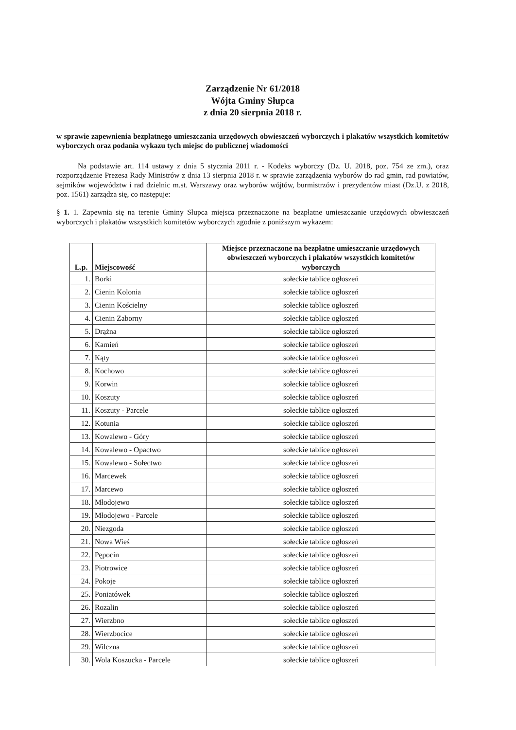Zarządzenie Nr 61/2018
Wójta Gminy Słupca
z dnia 20 sierpnia 2018 r.
w sprawie zapewnienia bezpłatnego umieszczania urzędowych obwieszczeń wyborczych i plakatów wszystkich komitetów wyborczych oraz podania wykazu tych miejsc do publicznej wiadomości
Na podstawie art. 114 ustawy z dnia 5 stycznia 2011 r. - Kodeks wyborczy (Dz. U. 2018, poz. 754 ze zm.), oraz rozporządzenie Prezesa Rady Ministrów z dnia 13 sierpnia 2018 r. w sprawie zarządzenia wyborów do rad gmin, rad powiatów, sejmików województw i rad dzielnic m.st. Warszawy oraz wyborów wójtów, burmistrzów i prezydentów miast (Dz.U. z 2018, poz. 1561) zarządza się, co następuje:
§ 1. 1. Zapewnia się na terenie Gminy Słupca miejsca przeznaczone na bezpłatne umieszczanie urzędowych obwieszczeń wyborczych i plakatów wszystkich komitetów wyborczych zgodnie z poniższym wykazem:
| L.p. | Miejscowość | Miejsce przeznaczone na bezpłatne umieszczanie urzędowych obwieszczeń wyborczych i plakatów wszystkich komitetów wyborczych |
| --- | --- | --- |
| 1. | Borki | sołeckie tablice ogłoszeń |
| 2. | Cienin Kolonia | sołeckie tablice ogłoszeń |
| 3. | Cienin Kościelny | sołeckie tablice ogłoszeń |
| 4. | Cienin Zaborny | sołeckie tablice ogłoszeń |
| 5. | Drążna | sołeckie tablice ogłoszeń |
| 6. | Kamień | sołeckie tablice ogłoszeń |
| 7. | Kąty | sołeckie tablice ogłoszeń |
| 8. | Kochowo | sołeckie tablice ogłoszeń |
| 9. | Korwin | sołeckie tablice ogłoszeń |
| 10. | Koszuty | sołeckie tablice ogłoszeń |
| 11. | Koszuty - Parcele | sołeckie tablice ogłoszeń |
| 12. | Kotunia | sołeckie tablice ogłoszeń |
| 13. | Kowalewo - Góry | sołeckie tablice ogłoszeń |
| 14. | Kowalewo - Opactwo | sołeckie tablice ogłoszeń |
| 15. | Kowalewo - Sołectwo | sołeckie tablice ogłoszeń |
| 16. | Marcewek | sołeckie tablice ogłoszeń |
| 17. | Marcewo | sołeckie tablice ogłoszeń |
| 18. | Młodojewo | sołeckie tablice ogłoszeń |
| 19. | Młodojewo - Parcele | sołeckie tablice ogłoszeń |
| 20. | Niezgoda | sołeckie tablice ogłoszeń |
| 21. | Nowa Wieś | sołeckie tablice ogłoszeń |
| 22. | Pępocin | sołeckie tablice ogłoszeń |
| 23. | Piotrowice | sołeckie tablice ogłoszeń |
| 24. | Pokoje | sołeckie tablice ogłoszeń |
| 25. | Poniatówek | sołeckie tablice ogłoszeń |
| 26. | Rozalin | sołeckie tablice ogłoszeń |
| 27. | Wierzbno | sołeckie tablice ogłoszeń |
| 28. | Wierzbocice | sołeckie tablice ogłoszeń |
| 29. | Wilczna | sołeckie tablice ogłoszeń |
| 30. | Wola Koszucka - Parcele | sołeckie tablice ogłoszeń |